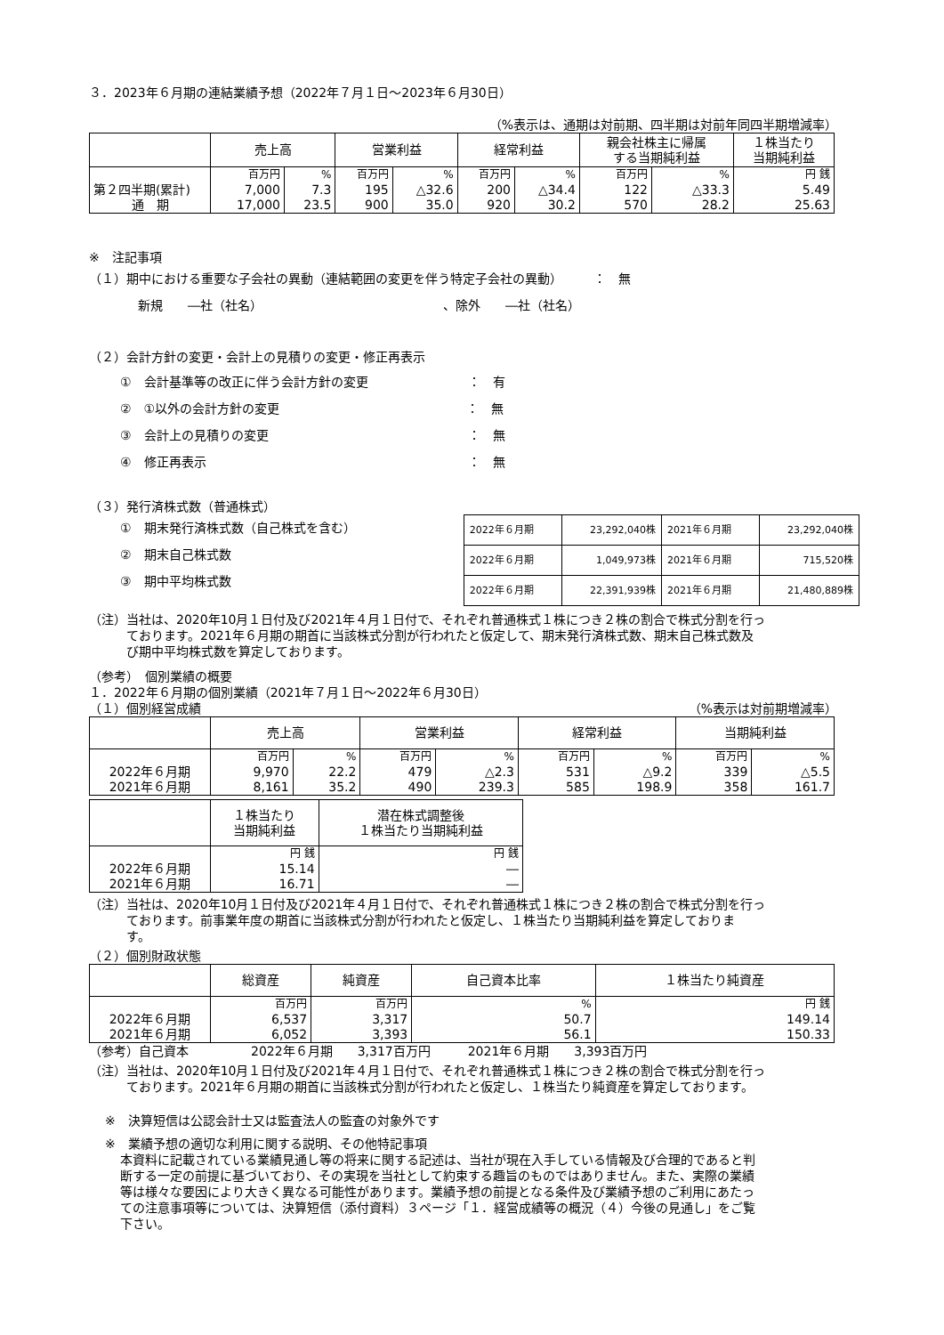３．2023年６月期の連結業績予想（2022年７月１日～2023年６月30日）
（%表示は、通期は対前期、四半期は対前年同四半期増減率）
| | 売上高 | | 営業利益 | | 経常利益 | | 親会社株主に帰属 する当期純利益 | | １株当たり 当期純利益 |
| --- | --- | --- | --- | --- | --- | --- | --- | --- | --- |
| | 百万円 | % | 百万円 | % | 百万円 | % | 百万円 | % | 円 銭 |
| 第２四半期(累計) | 7,000 | 7.3 | 195 | △32.6 | 200 | △34.4 | 122 | △33.3 | 5.49 |
| 通 期 | 17,000 | 23.5 | 900 | 35.0 | 920 | 30.2 | 570 | 28.2 | 25.63 |
※　注記事項
（１）期中における重要な子会社の異動（連結範囲の変更を伴う特定子会社の異動）　　　：　無
新規　　―社（社名）　　　　　　　　　　　　　　　、除外　　―社（社名）
（２）会計方針の変更・会計上の見積りの変更・修正再表示
①　会計基準等の改正に伴う会計方針の変更　　　　　　　　：　有
②　①以外の会計方針の変更　　　　　　　　　　　　　　　：　無
③　会計上の見積りの変更　　　　　　　　　　　　　　　　：　無
④　修正再表示　　　　　　　　　　　　　　　　　　　　　：　無
（３）発行済株式数（普通株式）
①　期末発行済株式数（自己株式を含む）
②　期末自己株式数
③　期中平均株式数
| 2022年６月期 | 23,292,040株 | 2021年６月期 | 23,292,040株 |
| 2022年６月期 | 1,049,973株 | 2021年６月期 | 715,520株 |
| 2022年６月期 | 22,391,939株 | 2021年６月期 | 21,480,889株 |
（注）当社は、2020年10月１日付及び2021年４月１日付で、それぞれ普通株式１株につき２株の割合で株式分割を行っ
　　　ております。2021年６月期の期首に当該株式分割が行われたと仮定して、期末発行済株式数、期末自己株式数及
　　　び期中平均株式数を算定しております。
（参考）　個別業績の概要
１．2022年６月期の個別業績（2021年７月１日～2022年６月30日）
（１）個別経営成績 （%表示は対前期増減率）
| | 売上高 | | 営業利益 | | 経常利益 | | 当期純利益 | |
| --- | --- | --- | --- | --- | --- | --- | --- | --- |
| | 百万円 | % | 百万円 | % | 百万円 | % | 百万円 | % |
| 2022年６月期 | 9,970 | 22.2 | 479 | △2.3 | 531 | △9.2 | 339 | △5.5 |
| 2021年６月期 | 8,161 | 35.2 | 490 | 239.3 | 585 | 198.9 | 358 | 161.7 |
| | １株当たり 当期純利益 | 潜在株式調整後 １株当たり当期純利益 |
| --- | --- | --- |
| | 円 銭 | 円 銭 |
| 2022年６月期 | 15.14 | ― |
| 2021年６月期 | 16.71 | ― |
（注）当社は、2020年10月１日付及び2021年４月１日付で、それぞれ普通株式１株につき２株の割合で株式分割を行っ
　　　ております。前事業年度の期首に当該株式分割が行われたと仮定し、１株当たり当期純利益を算定しておりま
　　　す。
（２）個別財政状態
| | 総資産 | 純資産 | 自己資本比率 | １株当たり純資産 |
| --- | --- | --- | --- | --- |
| | 百万円 | 百万円 | % | 円 銭 |
| 2022年６月期 | 6,537 | 3,317 | 50.7 | 149.14 |
| 2021年６月期 | 6,052 | 3,393 | 56.1 | 150.33 |
（参考）自己資本　　　　　2022年６月期　　3,317百万円　　　2021年６月期　　3,393百万円
（注）当社は、2020年10月１日付及び2021年４月１日付で、それぞれ普通株式１株につき２株の割合で株式分割を行っ
　　　ております。2021年６月期の期首に当該株式分割が行われたと仮定し、１株当たり純資産を算定しております。
※　決算短信は公認会計士又は監査法人の監査の対象外です
※　業績予想の適切な利用に関する説明、その他特記事項
本資料に記載されている業績見通し等の将来に関する記述は、当社が現在入手している情報及び合理的であると判
断する一定の前提に基づいており、その実現を当社として約束する趣旨のものではありません。また、実際の業績
等は様々な要因により大きく異なる可能性があります。業績予想の前提となる条件及び業績予想のご利用にあたっ
ての注意事項等については、決算短信（添付資料）３ページ「１．経営成績等の概況（４）今後の見通し」をご覧
下さい。